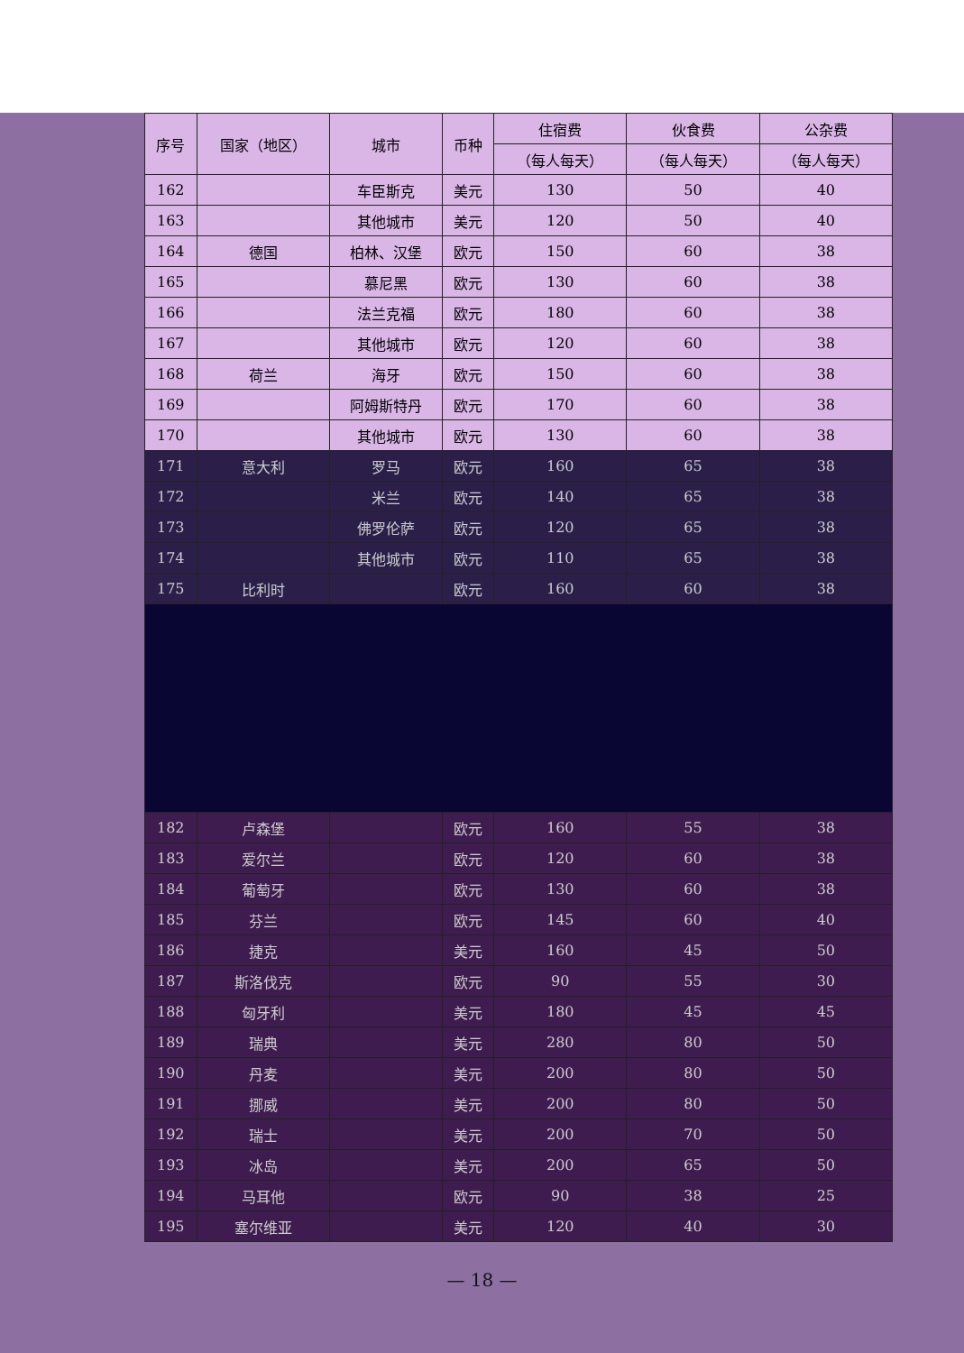| 序号 | 国家（地区） | 城市 | 币种 | 住宿费 | 伙食费 | 公杂费 |
| --- | --- | --- | --- | --- | --- | --- |
| | | | | （每人每天） | （每人每天） | （每人每天） |
| 162 | | 车臣斯克 | 美元 | 130 | 50 | 40 |
| 163 | | 其他城市 | 美元 | 120 | 50 | 40 |
| 164 | 德国 | 柏林、汉堡 | 欧元 | 150 | 60 | 38 |
| 165 | | 慕尼黑 | 欧元 | 130 | 60 | 38 |
| 166 | | 法兰克福 | 欧元 | 180 | 60 | 38 |
| 167 | | 其他城市 | 欧元 | 120 | 60 | 38 |
| 168 | 荷兰 | 海牙 | 欧元 | 150 | 60 | 38 |
| 169 | | 阿姆斯特丹 | 欧元 | 170 | 60 | 38 |
| 170 | | 其他城市 | 欧元 | 130 | 60 | 38 |
| 171 | 意大利 | 罗马 | 欧元 | 160 | 65 | 38 |
| 172 | | 米兰 | 欧元 | 140 | 65 | 38 |
| 173 | | 佛罗伦萨 | 欧元 | 120 | 65 | 38 |
| 174 | | 其他城市 | 欧元 | 110 | 65 | 38 |
| 175 | 比利时 | | 欧元 | 160 | 60 | 38 |
| 182 | 卢森堡 | | 欧元 | 160 | 55 | 38 |
| 183 | 爱尔兰 | | 欧元 | 120 | 60 | 38 |
| 184 | 葡萄牙 | | 欧元 | 130 | 60 | 38 |
| 185 | 芬兰 | | 欧元 | 145 | 60 | 40 |
| 186 | 捷克 | | 美元 | 160 | 45 | 50 |
| 187 | 斯洛伐克 | | 欧元 | 90 | 55 | 30 |
| 188 | 匈牙利 | | 美元 | 180 | 45 | 45 |
| 189 | 瑞典 | | 美元 | 280 | 80 | 50 |
| 190 | 丹麦 | | 美元 | 200 | 80 | 50 |
| 191 | 挪威 | | 美元 | 200 | 80 | 50 |
| 192 | 瑞士 | | 美元 | 200 | 70 | 50 |
| 193 | 冰岛 | | 美元 | 200 | 65 | 50 |
| 194 | 马耳他 | | 欧元 | 90 | 38 | 25 |
| 195 | 塞尔维亚 | | 美元 | 120 | 40 | 30 |
— 18 —